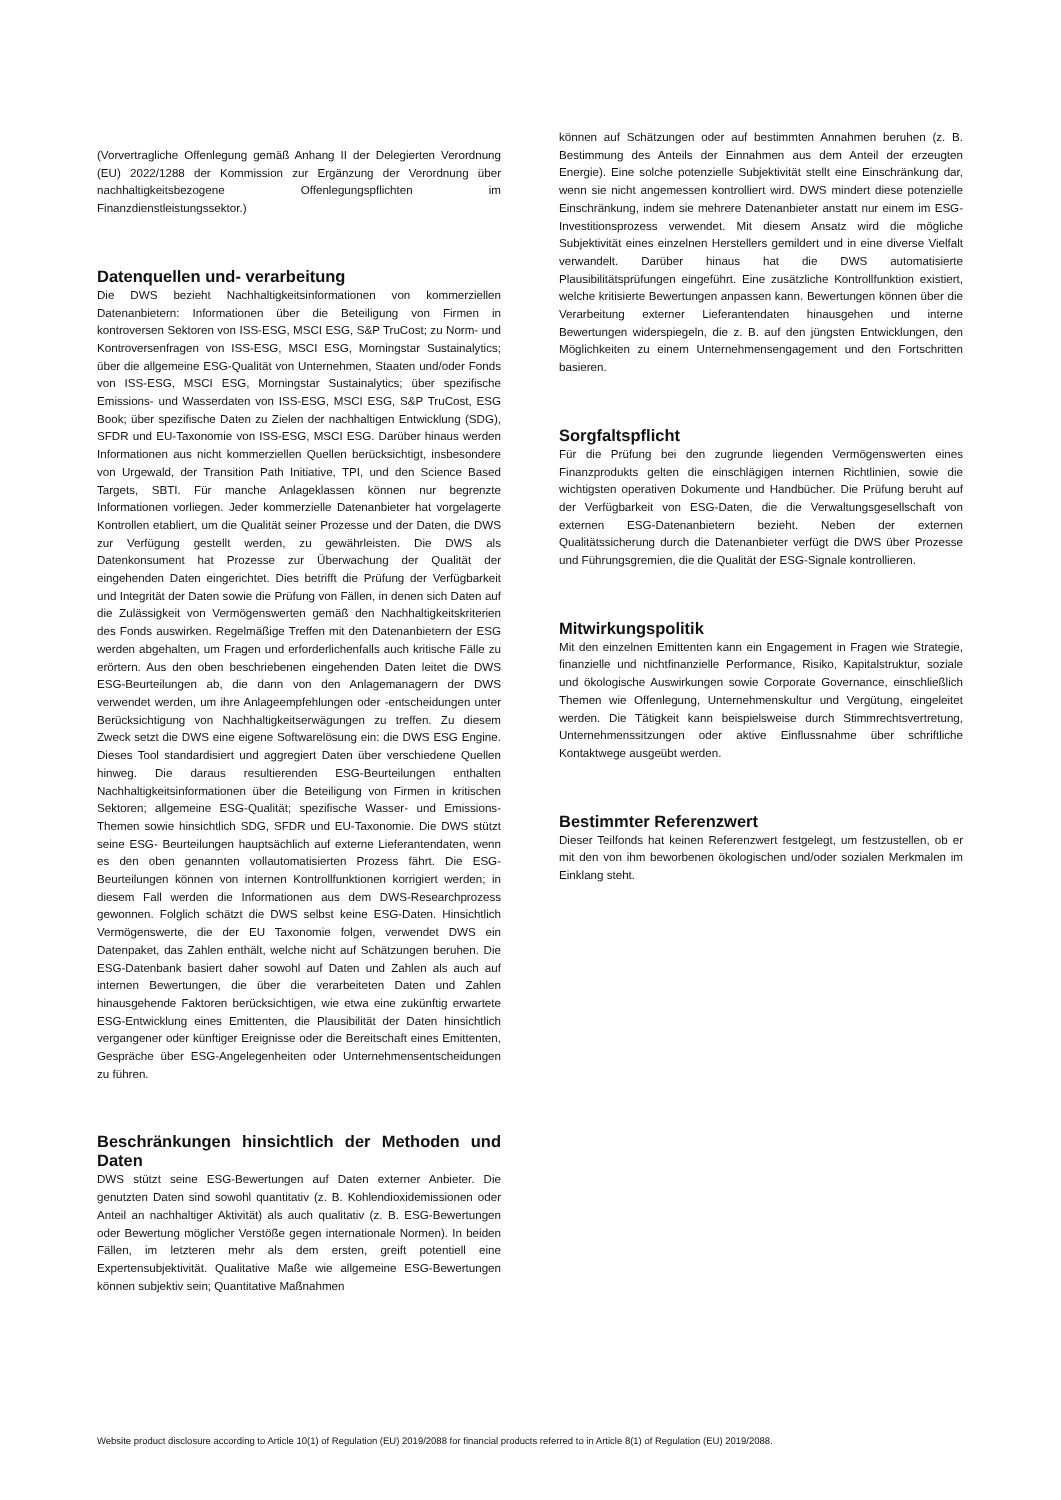(Vorvertragliche Offenlegung gemäß Anhang II der Delegierten Verordnung (EU) 2022/1288 der Kommission zur Ergänzung der Verordnung über nachhaltigkeitsbezogene Offenlegungspflichten im Finanzdienstleistungssektor.)
Datenquellen und- verarbeitung
Die DWS bezieht Nachhaltigkeitsinformationen von kommerziellen Datenanbietern: Informationen über die Beteiligung von Firmen in kontroversen Sektoren von ISS-ESG, MSCI ESG, S&P TruCost; zu Norm- und Kontroversenfragen von ISS-ESG, MSCI ESG, Morningstar Sustainalytics; über die allgemeine ESG-Qualität von Unternehmen, Staaten und/oder Fonds von ISS-ESG, MSCI ESG, Morningstar Sustainalytics; über spezifische Emissions- und Wasserdaten von ISS-ESG, MSCI ESG, S&P TruCost, ESG Book; über spezifische Daten zu Zielen der nachhaltigen Entwicklung (SDG), SFDR und EU-Taxonomie von ISS-ESG, MSCI ESG. Darüber hinaus werden Informationen aus nicht kommerziellen Quellen berücksichtigt, insbesondere von Urgewald, der Transition Path Initiative, TPI, und den Science Based Targets, SBTI. Für manche Anlageklassen können nur begrenzte Informationen vorliegen. Jeder kommerzielle Datenanbieter hat vorgelagerte Kontrollen etabliert, um die Qualität seiner Prozesse und der Daten, die DWS zur Verfügung gestellt werden, zu gewährleisten. Die DWS als Datenkonsument hat Prozesse zur Überwachung der Qualität der eingehenden Daten eingerichtet. Dies betrifft die Prüfung der Verfügbarkeit und Integrität der Daten sowie die Prüfung von Fällen, in denen sich Daten auf die Zulässigkeit von Vermögenswerten gemäß den Nachhaltigkeitskriterien des Fonds auswirken. Regelmäßige Treffen mit den Datenanbietern der ESG werden abgehalten, um Fragen und erforderlichenfalls auch kritische Fälle zu erörtern. Aus den oben beschriebenen eingehenden Daten leitet die DWS ESG-Beurteilungen ab, die dann von den Anlagemanagern der DWS verwendet werden, um ihre Anlageempfehlungen oder -entscheidungen unter Berücksichtigung von Nachhaltigkeitserwägungen zu treffen. Zu diesem Zweck setzt die DWS eine eigene Softwarelösung ein: die DWS ESG Engine. Dieses Tool standardisiert und aggregiert Daten über verschiedene Quellen hinweg. Die daraus resultierenden ESG-Beurteilungen enthalten Nachhaltigkeitsinformationen über die Beteiligung von Firmen in kritischen Sektoren; allgemeine ESG-Qualität; spezifische Wasser- und Emissions-Themen sowie hinsichtlich SDG, SFDR und EU-Taxonomie. Die DWS stützt seine ESG- Beurteilungen hauptsächlich auf externe Lieferantendaten, wenn es den oben genannten vollautomatisierten Prozess fährt. Die ESG- Beurteilungen können von internen Kontrollfunktionen korrigiert werden; in diesem Fall werden die Informationen aus dem DWS-Researchprozess gewonnen. Folglich schätzt die DWS selbst keine ESG-Daten. Hinsichtlich Vermögenswerte, die der EU Taxonomie folgen, verwendet DWS ein Datenpaket, das Zahlen enthält, welche nicht auf Schätzungen beruhen. Die ESG-Datenbank basiert daher sowohl auf Daten und Zahlen als auch auf internen Bewertungen, die über die verarbeiteten Daten und Zahlen hinausgehende Faktoren berücksichtigen, wie etwa eine zukünftig erwartete ESG-Entwicklung eines Emittenten, die Plausibilität der Daten hinsichtlich vergangener oder künftiger Ereignisse oder die Bereitschaft eines Emittenten, Gespräche über ESG-Angelegenheiten oder Unternehmensentscheidungen zu führen.
Beschränkungen hinsichtlich der Methoden und Daten
DWS stützt seine ESG-Bewertungen auf Daten externer Anbieter. Die genutzten Daten sind sowohl quantitativ (z. B. Kohlendioxidemissionen oder Anteil an nachhaltiger Aktivität) als auch qualitativ (z. B. ESG-Bewertungen oder Bewertung möglicher Verstöße gegen internationale Normen). In beiden Fällen, im letzteren mehr als dem ersten, greift potentiell eine Expertensubjektivität. Qualitative Maße wie allgemeine ESG-Bewertungen können subjektiv sein; Quantitative Maßnahmen
können auf Schätzungen oder auf bestimmten Annahmen beruhen (z. B. Bestimmung des Anteils der Einnahmen aus dem Anteil der erzeugten Energie). Eine solche potenzielle Subjektivität stellt eine Einschränkung dar, wenn sie nicht angemessen kontrolliert wird. DWS mindert diese potenzielle Einschränkung, indem sie mehrere Datenanbieter anstatt nur einem im ESG-Investitionsprozess verwendet. Mit diesem Ansatz wird die mögliche Subjektivität eines einzelnen Herstellers gemildert und in eine diverse Vielfalt verwandelt. Darüber hinaus hat die DWS automatisierte Plausibilitätsprüfungen eingeführt. Eine zusätzliche Kontrollfunktion existiert, welche kritisierte Bewertungen anpassen kann. Bewertungen können über die Verarbeitung externer Lieferantendaten hinausgehen und interne Bewertungen widerspiegeln, die z. B. auf den jüngsten Entwicklungen, den Möglichkeiten zu einem Unternehmensengagement und den Fortschritten basieren.
Sorgfaltspflicht
Für die Prüfung bei den zugrunde liegenden Vermögenswerten eines Finanzprodukts gelten die einschlägigen internen Richtlinien, sowie die wichtigsten operativen Dokumente und Handbücher. Die Prüfung beruht auf der Verfügbarkeit von ESG-Daten, die die Verwaltungsgesellschaft von externen ESG-Datenanbietern bezieht. Neben der externen Qualitätssicherung durch die Datenanbieter verfügt die DWS über Prozesse und Führungsgremien, die die Qualität der ESG-Signale kontrollieren.
Mitwirkungspolitik
Mit den einzelnen Emittenten kann ein Engagement in Fragen wie Strategie, finanzielle und nichtfinanzielle Performance, Risiko, Kapitalstruktur, soziale und ökologische Auswirkungen sowie Corporate Governance, einschließlich Themen wie Offenlegung, Unternehmenskultur und Vergütung, eingeleitet werden. Die Tätigkeit kann beispielsweise durch Stimmrechtsvertretung, Unternehmenssitzungen oder aktive Einflussnahme über schriftliche Kontaktwege ausgeübt werden.
Bestimmter Referenzwert
Dieser Teilfonds hat keinen Referenzwert festgelegt, um festzustellen, ob er mit den von ihm beworbenen ökologischen und/oder sozialen Merkmalen im Einklang steht.
Website product disclosure according to Article 10(1) of Regulation (EU) 2019/2088 for financial products referred to in Article 8(1) of Regulation (EU) 2019/2088.